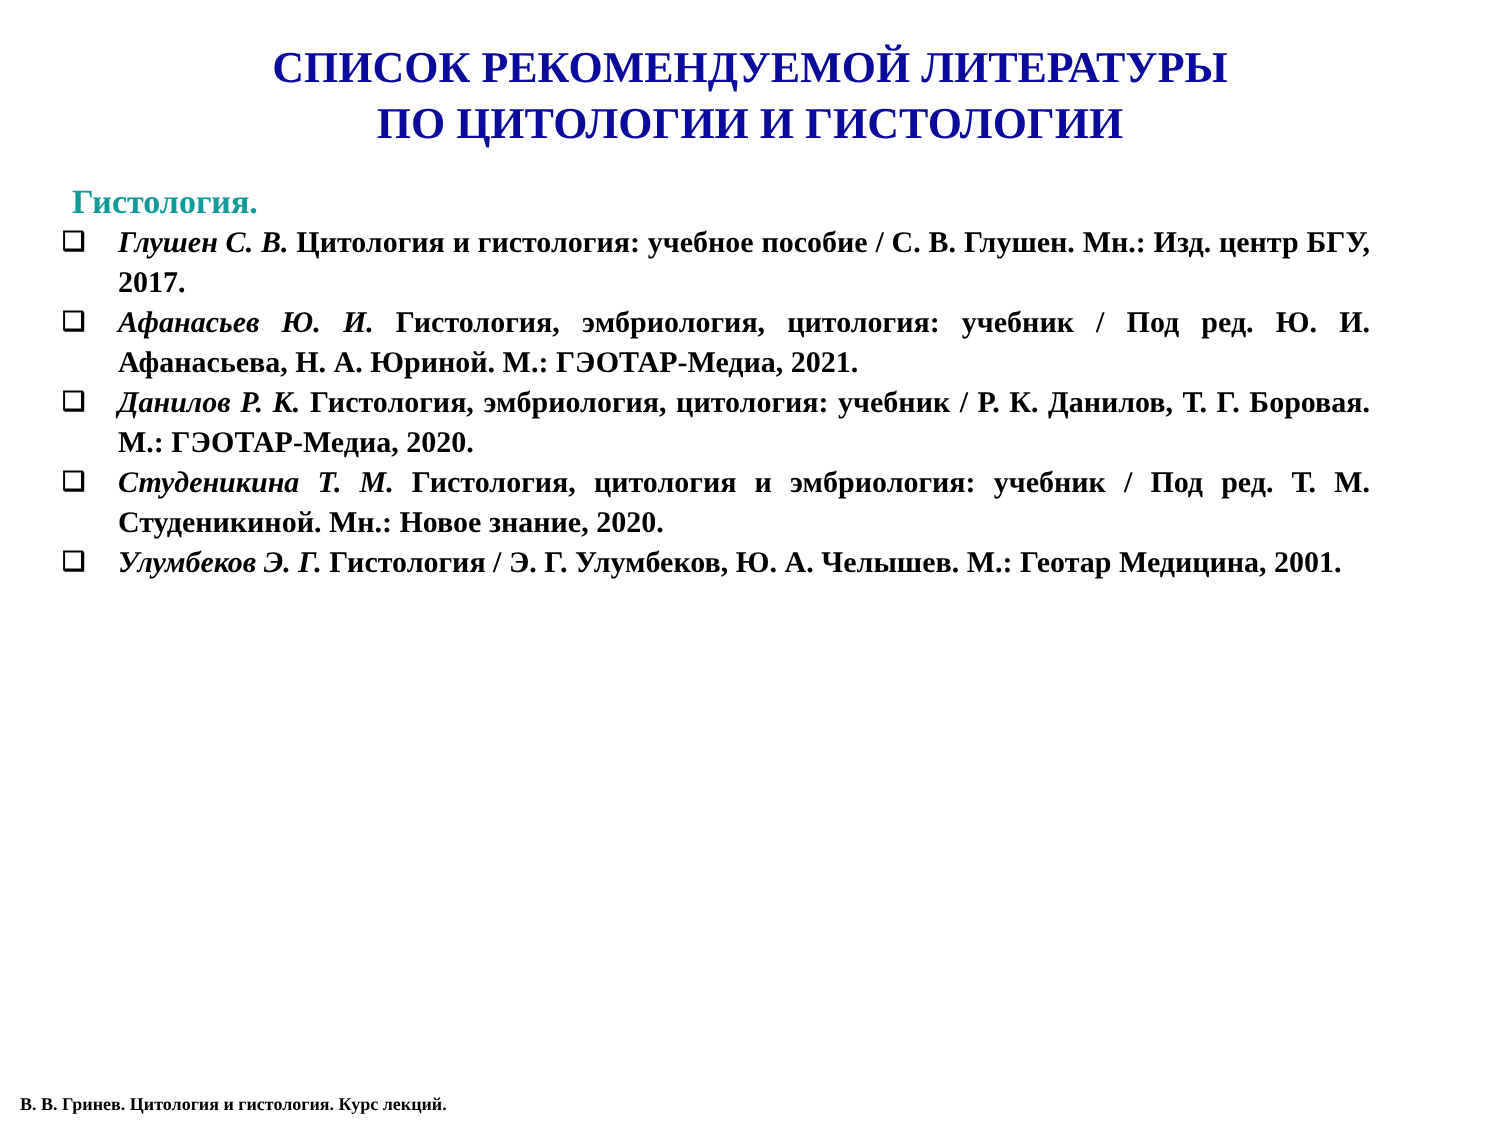СПИСОК РЕКОМЕНДУЕМОЙ ЛИТЕРАТУРЫ
ПО ЦИТОЛОГИИ И ГИСТОЛОГИИ
Гистология.
❑ Глушен С. В. Цитология и гистология: учебное пособие / С. В. Глушен. Мн.: Изд. центр БГУ, 2017.
❑ Афанасьев Ю. И. Гистология, эмбриология, цитология: учебник / Под ред. Ю. И. Афанасьева, Н. А. Юриной. М.: ГЭОТАР-Медиа, 2021.
❑ Данилов Р. К. Гистология, эмбриология, цитология: учебник / Р. К. Данилов, Т. Г. Боровая. М.: ГЭОТАР-Медиа, 2020.
❑ Студеникина Т. М. Гистология, цитология и эмбриология: учебник / Под ред. Т. М. Студеникиной. Мн.: Новое знание, 2020.
❑ Улумбеков Э. Г. Гистология / Э. Г. Улумбеков, Ю. А. Челышев. М.: Геотар Медицина, 2001.
В. В. Гринев. Цитология и гистология. Курс лекций.